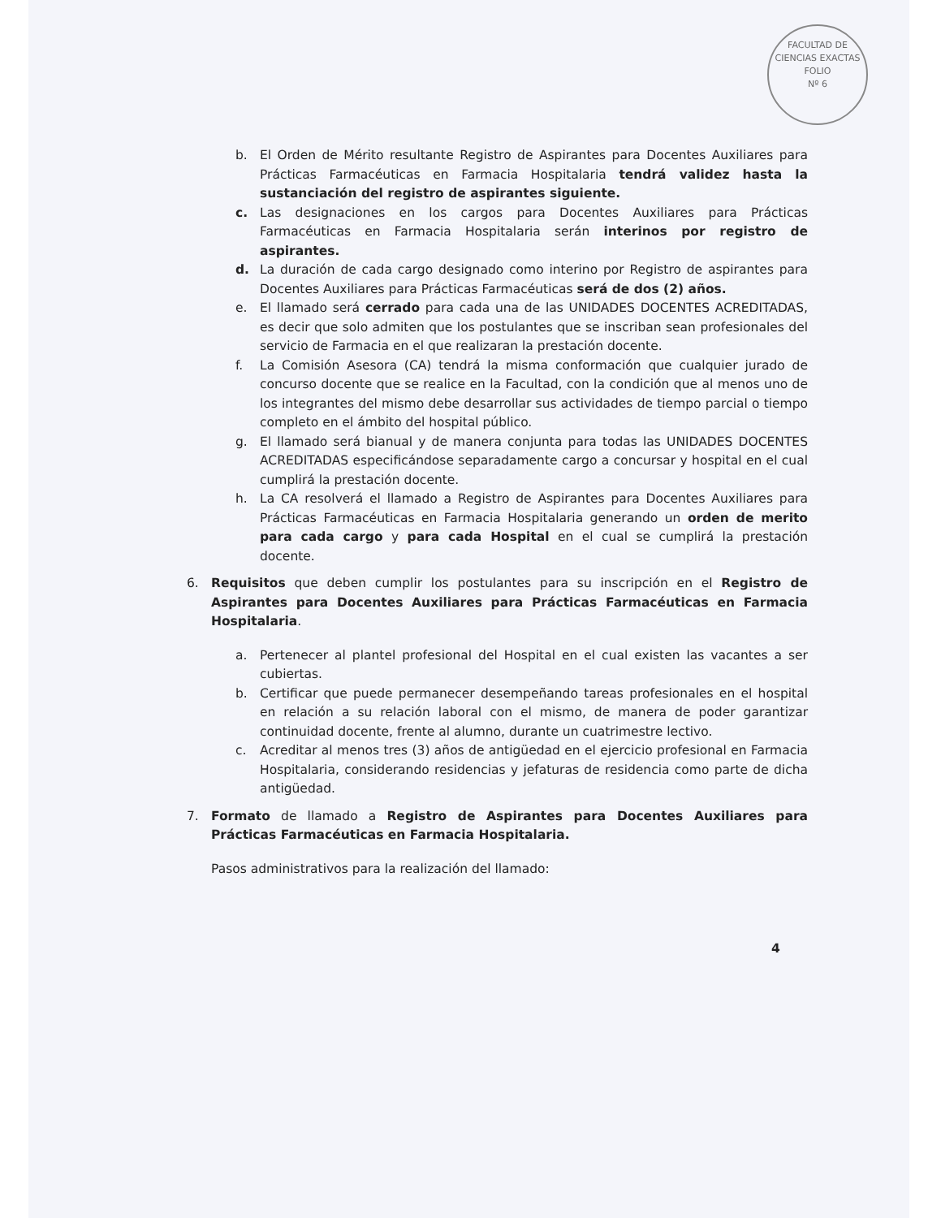FACULTAD DE CIENCIAS EXACTAS
FOLIO
Nº 6
b. El Orden de Mérito resultante Registro de Aspirantes para Docentes Auxiliares para Prácticas Farmacéuticas en Farmacia Hospitalaria tendrá validez hasta la sustanciación del registro de aspirantes siguiente.
c. Las designaciones en los cargos para Docentes Auxiliares para Prácticas Farmacéuticas en Farmacia Hospitalaria serán interinos por registro de aspirantes.
d. La duración de cada cargo designado como interino por Registro de aspirantes para Docentes Auxiliares para Prácticas Farmacéuticas será de dos (2) años.
e. El llamado será cerrado para cada una de las UNIDADES DOCENTES ACREDITADAS, es decir que solo admiten que los postulantes que se inscriban sean profesionales del servicio de Farmacia en el que realizaran la prestación docente.
f. La Comisión Asesora (CA) tendrá la misma conformación que cualquier jurado de concurso docente que se realice en la Facultad, con la condición que al menos uno de los integrantes del mismo debe desarrollar sus actividades de tiempo parcial o tiempo completo en el ámbito del hospital público.
g. El llamado será bianual y de manera conjunta para todas las UNIDADES DOCENTES ACREDITADAS especificándose separadamente cargo a concursar y hospital en el cual cumplirá la prestación docente.
h. La CA resolverá el llamado a Registro de Aspirantes para Docentes Auxiliares para Prácticas Farmacéuticas en Farmacia Hospitalaria generando un orden de merito para cada cargo y para cada Hospital en el cual se cumplirá la prestación docente.
6. Requisitos que deben cumplir los postulantes para su inscripción en el Registro de Aspirantes para Docentes Auxiliares para Prácticas Farmacéuticas en Farmacia Hospitalaria.
a. Pertenecer al plantel profesional del Hospital en el cual existen las vacantes a ser cubiertas.
b. Certificar que puede permanecer desempeñando tareas profesionales en el hospital en relación a su relación laboral con el mismo, de manera de poder garantizar continuidad docente, frente al alumno, durante un cuatrimestre lectivo.
c. Acreditar al menos tres (3) años de antigüedad en el ejercicio profesional en Farmacia Hospitalaria, considerando residencias y jefaturas de residencia como parte de dicha antigüedad.
7. Formato de llamado a Registro de Aspirantes para Docentes Auxiliares para Prácticas Farmacéuticas en Farmacia Hospitalaria.
Pasos administrativos para la realización del llamado:
4